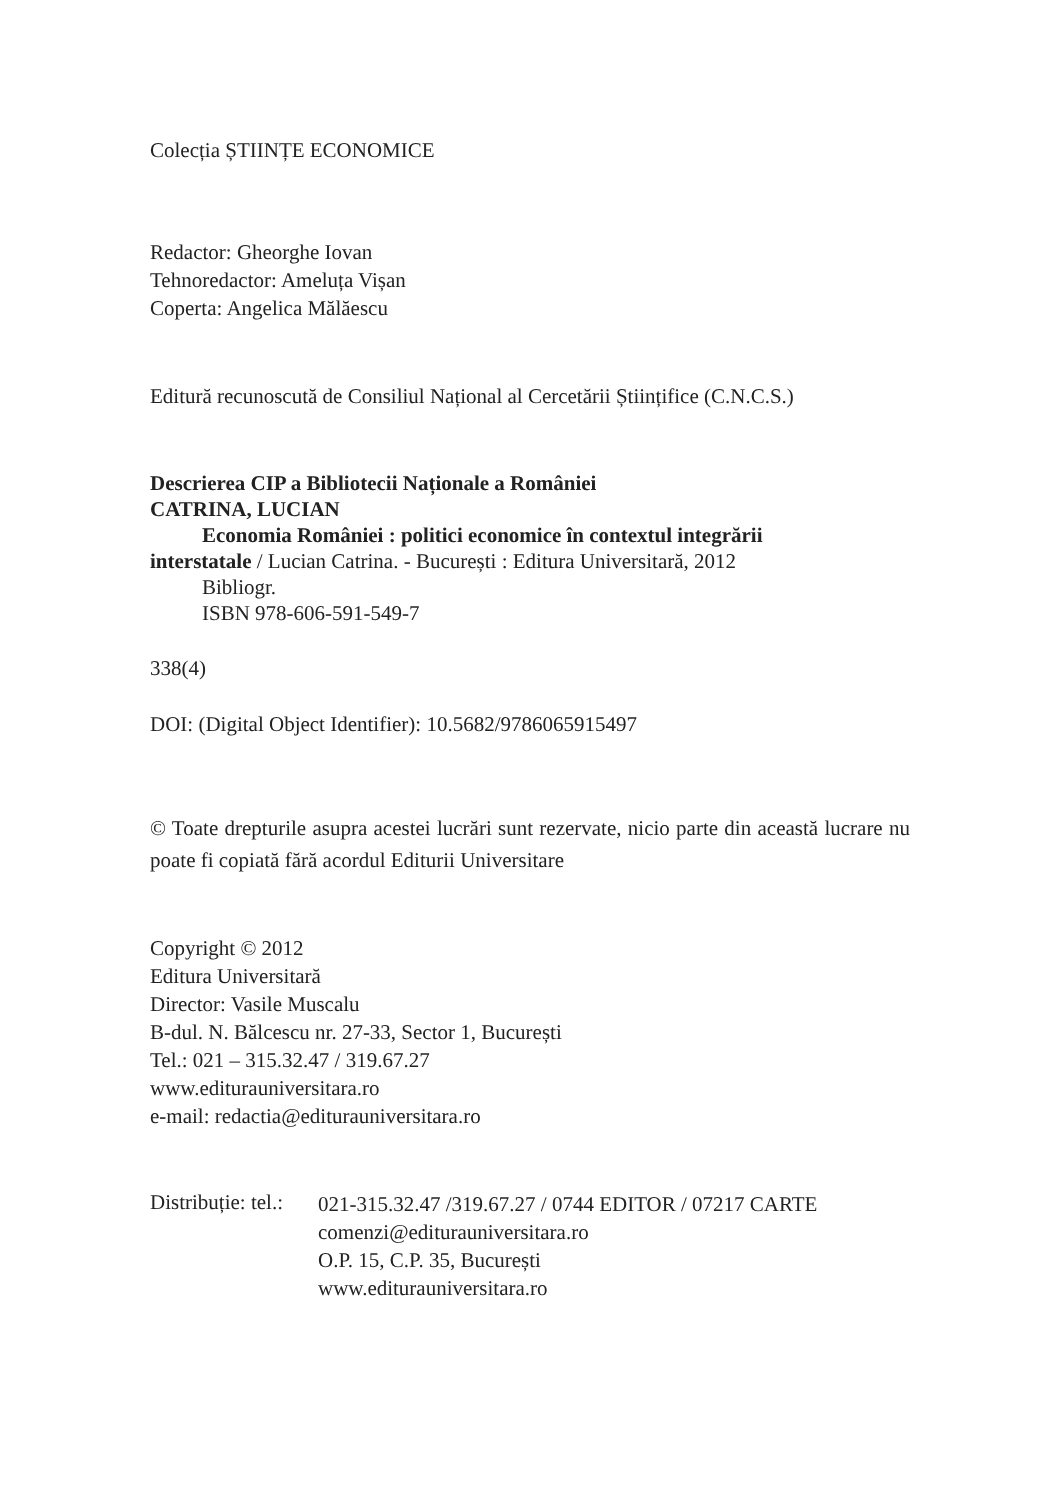Colecția ȘTIINȚE ECONOMICE
Redactor: Gheorghe Iovan
Tehnoredactor: Ameluța Vișan
Coperta: Angelica Mălăescu
Editură recunoscută de Consiliul Național al Cercetării Științifice (C.N.C.S.)
Descrierea CIP a Bibliotecii Naționale a României
CATRINA, LUCIAN
Economia României : politici economice în contextul integrării
interstatale / Lucian Catrina. - București : Editura Universitară, 2012
Bibliogr.
ISBN 978-606-591-549-7
338(4)
DOI: (Digital Object Identifier): 10.5682/9786065915497
© Toate drepturile asupra acestei lucrări sunt rezervate, nicio parte din această lucrare nu poate fi copiată fără acordul Editurii Universitare
Copyright © 2012
Editura Universitară
Director: Vasile Muscalu
B-dul. N. Bălcescu nr. 27-33, Sector 1, București
Tel.: 021 – 315.32.47 / 319.67.27
www.editurauniversitara.ro
e-mail: redactia@editurauniversitara.ro
Distribuție: tel.:
021-315.32.47 /319.67.27 / 0744 EDITOR / 07217 CARTE
comenzi@editurauniversitara.ro
O.P. 15, C.P. 35, București
www.editurauniversitara.ro